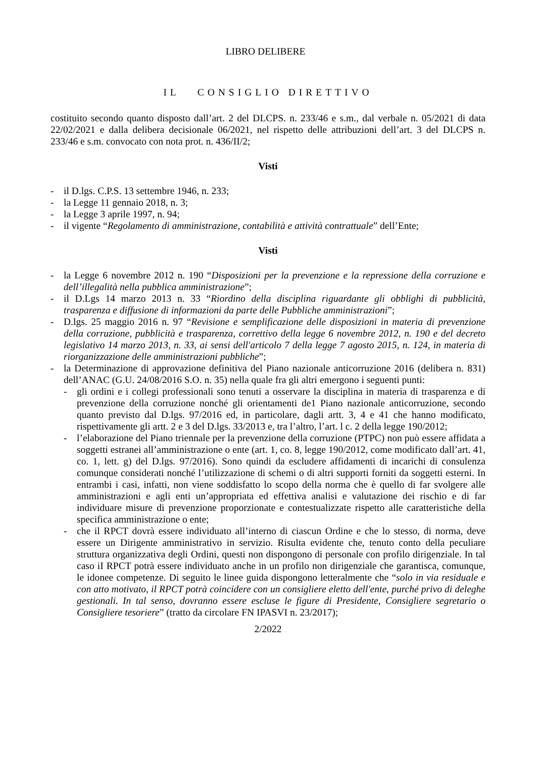LIBRO DELIBERE
IL CONSIGLIO DIRETTIVO
costituito secondo quanto disposto dall’art. 2 del DLCPS. n. 233/46 e s.m., dal verbale n. 05/2021 di data 22/02/2021 e dalla delibera decisionale 06/2021, nel rispetto delle attribuzioni dell’art. 3 del DLCPS n. 233/46 e s.m. convocato con nota prot. n. 436/II/2;
Visti
- il D.lgs. C.P.S. 13 settembre 1946, n. 233;
- la Legge 11 gennaio 2018, n. 3;
- la Legge 3 aprile 1997, n. 94;
- il vigente “Regolamento di amministrazione, contabilità e attività contrattuale” dell’Ente;
Visti
- la Legge 6 novembre 2012 n. 190 “Disposizioni per la prevenzione e la repressione della corruzione e dell’illegalità nella pubblica amministrazione”;
- il D.Lgs 14 marzo 2013 n. 33 “Riordino della disciplina riguardante gli obblighi di pubblicità, trasparenza e diffusione di informazioni da parte delle Pubbliche amministrazioni”;
- D.lgs. 25 maggio 2016 n. 97 “Revisione e semplificazione delle disposizioni in materia di prevenzione della corruzione, pubblicità e trasparenza, correttivo della legge 6 novembre 2012, n. 190 e del decreto legislativo 14 marzo 2013, n. 33, ai sensi dell'articolo 7 della legge 7 agosto 2015, n. 124, in materia di riorganizzazione delle amministrazioni pubbliche”;
- la Determinazione di approvazione definitiva del Piano nazionale anticorruzione 2016 (delibera n. 831) dell’ANAC (G.U. 24/08/2016 S.O. n. 35) nella quale fra gli altri emergono i seguenti punti:
- gli ordini e i collegi professionali sono tenuti a osservare la disciplina in materia di trasparenza e di prevenzione della corruzione nonché gli orientamenti de1 Piano nazionale anticorruzione, secondo quanto previsto dal D.lgs. 97/2016 ed, in particolare, dagli artt. 3, 4 e 41 che hanno modificato, rispettivamente gli artt. 2 e 3 del D.lgs. 33/2013 e, tra l’altro, l’art. l c. 2 della legge 190/2012;
- l’elaborazione del Piano triennale per la prevenzione della corruzione (PTPC) non può essere affidata a soggetti estranei all’amministrazione o ente (art. 1, co. 8, legge 190/2012, come modificato dall’art. 41, co. 1, lett. g) del D.lgs. 97/2016). Sono quindi da escludere affidamenti di incarichi di consulenza comunque considerati nonché l’utilizzazione di schemi o di altri supporti forniti da soggetti esterni. In entrambi i casi, infatti, non viene soddisfatto lo scopo della norma che è quello di far svolgere alle amministrazioni e agli enti un’appropriata ed effettiva analisi e valutazione dei rischio e di far individuare misure di prevenzione proporzionate e contestualizzate rispetto alle caratteristiche della specifica amministrazione o ente;
- che il RPCT dovrà essere individuato all’interno di ciascun Ordine e che lo stesso, di norma, deve essere un Dirigente amministrativo in servizio. Risulta evidente che, tenuto conto della peculiare struttura organizzativa degli Ordini, questi non dispongono di personale con profilo dirigenziale. In tal caso iI RPCT potrà essere individuato anche in un profilo non dirigenziale che garantisca, comunque, le idonee competenze. Di seguito le linee guida dispongono letteralmente che “solo in via residuale e con atto motivato, il RPCT potrà coincidere con un consigliere eletto dell'ente, purché privo di deleghe gestionali. In tal senso, dovranno essere escluse le figure di Presidente, Consigliere segretario o Consigliere tesoriere” (tratto da circolare FN IPASVI n. 23/2017);
2/2022